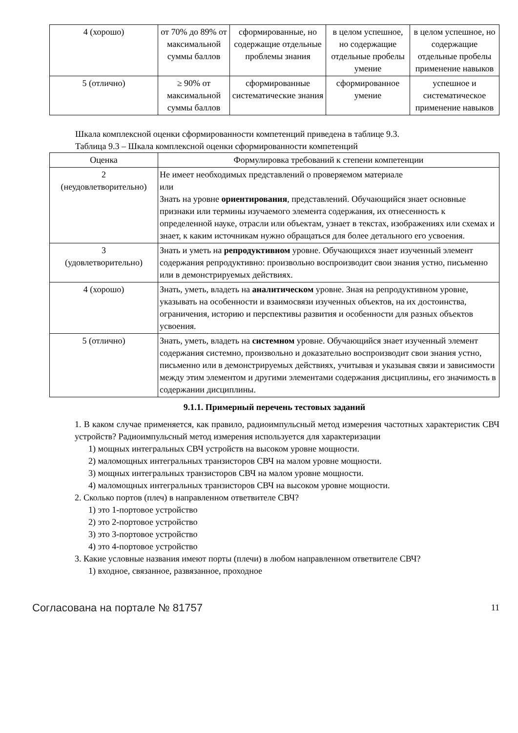| 4 (хорошо) | от 70% до 89% от максимальной суммы баллов | сформированные, но содержащие отдельные проблемы знания | в целом успешное, но содержащие отдельные пробелы умение | в целом успешное, но содержащие отдельные пробелы применение навыков |
| 5 (отлично) | ≥ 90% от максимальной суммы баллов | сформированные систематические знания | сформированное умение | успешное и систематическое применение навыков |
Шкала комплексной оценки сформированности компетенций приведена в таблице 9.3.
Таблица 9.3 – Шкала комплексной оценки сформированности компетенций
| Оценка | Формулировка требований к степени компетенции |
| --- | --- |
| 2 (неудовлетворительно) | Не имеет необходимых представлений о проверяемом материале или Знать на уровне ориентирования , представлений. Обучающийся знает основные признаки или термины изучаемого элемента содержания, их отнесенность к определенной науке, отрасли или объектам, узнает в текстах, изображениях или схемах и знает, к каким источникам нужно обращаться для более детального его усвоения. |
| 3 (удовлетворительно) | Знать и уметь на репродуктивном уровне. Обучающихся знает изученный элемент содержания репродуктивно: произвольно воспроизводит свои знания устно, письменно или в демонстрируемых действиях. |
| 4 (хорошо) | Знать, уметь, владеть на аналитическом уровне. Зная на репродуктивном уровне, указывать на особенности и взаимосвязи изученных объектов, на их достоинства, ограничения, историю и перспективы развития и особенности для разных объектов усвоения. |
| 5 (отлично) | Знать, уметь, владеть на системном уровне. Обучающийся знает изученный элемент содержания системно, произвольно и доказательно воспроизводит свои знания устно, письменно или в демонстрируемых действиях, учитывая и указывая связи и зависимости между этим элементом и другими элементами содержания дисциплины, его значимость в содержании дисциплины. |
9.1.1. Примерный перечень тестовых заданий
1. В каком случае применяется, как правило, радиоимпульсный метод измерения частотных характеристик СВЧ устройств? Радиоимпульсный метод измерения используется для характеризации
1) мощных интегральных СВЧ устройств на высоком уровне мощности.
2) маломощных интегральных транзисторов СВЧ на малом уровне мощности.
3) мощных интегральных транзисторов СВЧ на малом уровне мощности.
4) маломощных интегральных транзисторов СВЧ на высоком уровне мощности.
2. Сколько портов (плеч) в направленном ответвителе СВЧ?
1) это 1-портовое устройство
2) это 2-портовое устройство
3) это 3-портовое устройство
4) это 4-портовое устройство
3. Какие условные названия имеют порты (плечи) в любом направленном ответвителе СВЧ?
1) входное, связанное, развязанное, проходное
Согласована на портале № 81757 11